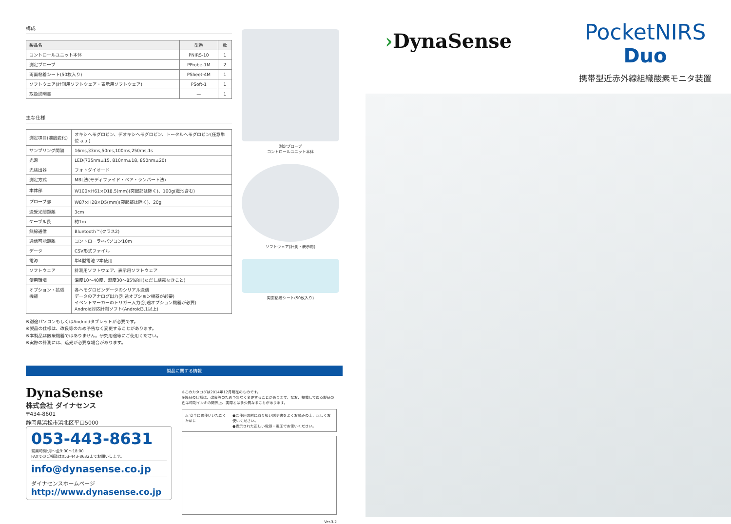構成
| 製品名 | 型番 | 数 |
| --- | --- | --- |
| コントロールユニット本体 | PNIRS-10 | 1 |
| 測定プローブ | PProbe-1M | 2 |
| 両面粘着シート(50枚入り) | PSheet-4M | 1 |
| ソフトウェア(計測用ソフトウェア・表示用ソフトウェア) | PSoft-1 | 1 |
| 取扱説明書 | — | 1 |
主な仕様
| 測定項目(濃度変化) | オキシヘモグロビン、デオキシヘモグロビン、トータルヘモグロビン(任意単位 a.u.) |
| サンプリング間隔 | 16ms,33ms,50ms,100ms,250ms,1s |
| 光源 | LED(735nm±15, 810nm±18, 850nm±20) |
| 光検出器 | フォトダイオード |
| 測定方式 | MBL法(モディファイド・ベア・ランバート法) |
| 本体部 | W100×H61×D18.5(mm)(突起部は除く)、100g(電池含む) |
| プローブ部 | W87×H28×D5(mm)(突起部は除く)、20g |
| 送受光間距離 | 3cm |
| ケーブル長 | 約1m |
| 無線通信 | Bluetooth™(クラス2) |
| 通信可能距離 | コントローラ⇔パソコン10m |
| データ | CSV形式ファイル |
| 電源 | 単4型電池 2本使用 |
| ソフトウェア | 計測用ソフトウェア、表示用ソフトウェア |
| 使用環境 | 温度10〜40度、湿度30〜85%RH(ただし結露なきこと) |
| オプション・拡張機能 | 各ヘモグロビンデータのシリアル送信 データのアナログ出力(別途オプション機器が必要) イベントマーカーのトリガー入力(別途オプション機器が必要) Android対応計測ソフト(Android3.1以上) |
※別途パソコンもしくはAndroidタブレットが必要です。
※製品の仕様は、改良等のため予告なく変更することがあります。
※本製品は医療機器ではありません。研究用途等にご使用ください。
※実際の計測には、遮光が必要な場合があります。
測定プローブ
コントロールユニット本体
ソフトウェア(計測・表示用)
両面粘着シート(50枚入り)
製品に関する情報
DynaSense
株式会社 ダイナセンス
〒434-8601
静岡県浜松市浜北区平口5000
053-443-8631
営業時間:月〜金9:00〜18:00
FAXでのご相談は053-443-8632までお願いします。
info@dynasense.co.jp
ダイナセンスホームページ
http://www.dynasense.co.jp
※このカタログは2014年12月現在のものです。
※製品の仕様は、改良等のため予告なく変更することがあります。なお、掲載してある製品の色は印刷インキの関係上、実際とは多少異なることがあります。
⚠ 安全にお使いいただくために ●ご使用の前に取り扱い説明書をよくお読みの上、正しくお使いください。
●表示された正しい電源・電圧でお使いください。
Ver.3.2
›DynaSense
PocketNIRS
Duo
携帯型近赤外線組織酸素モニタ装置